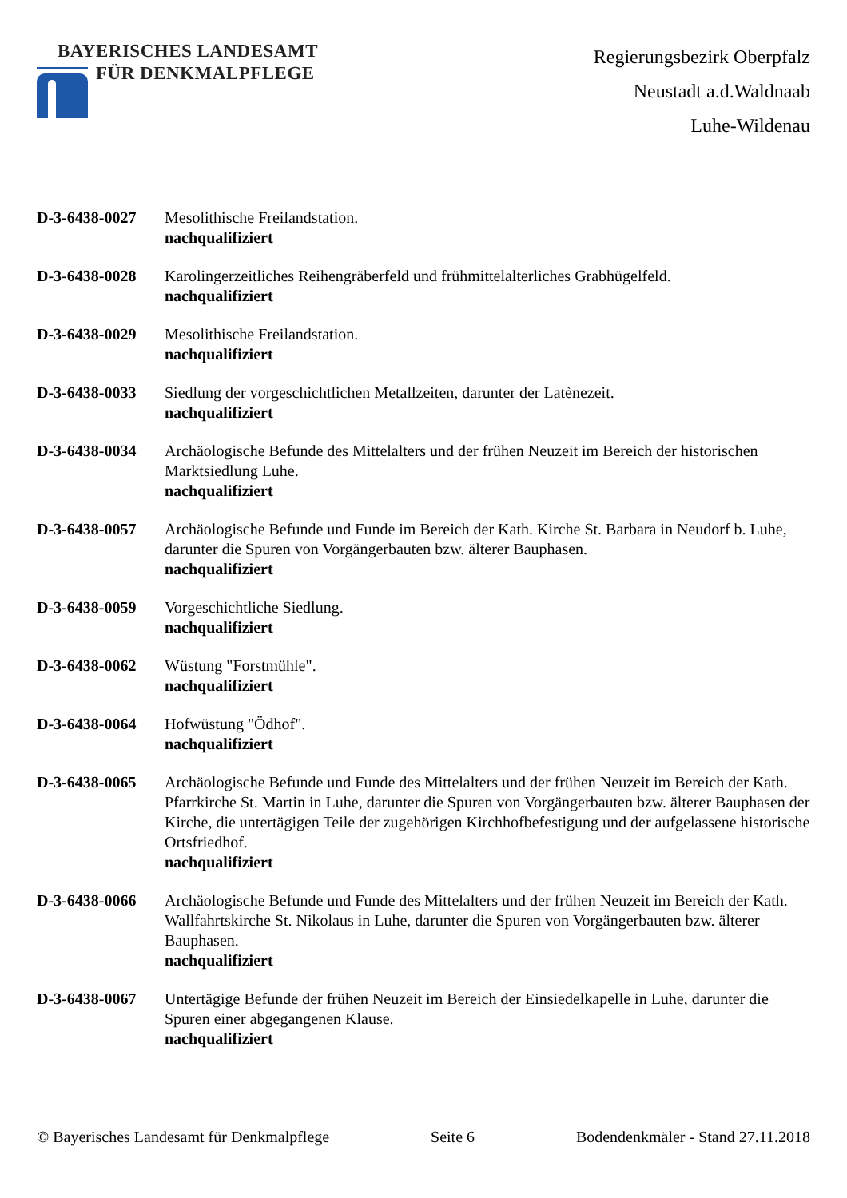BAYERISCHES LANDESAMT
FÜR DENKMALPFLEGE
Regierungsbezirk Oberpfalz
Neustadt a.d.Waldnaab
Luhe-Wildenau
D-3-6438-0027 Mesolithische Freilandstation.
nachqualifiziert
D-3-6438-0028 Karolingerzeitliches Reihengräberfeld und frühmittelalterliches Grabhügelfeld.
nachqualifiziert
D-3-6438-0029 Mesolithische Freilandstation.
nachqualifiziert
D-3-6438-0033 Siedlung der vorgeschichtlichen Metallzeiten, darunter der Latènezeit.
nachqualifiziert
D-3-6438-0034 Archäologische Befunde des Mittelalters und der frühen Neuzeit im Bereich der historischen Marktsiedlung Luhe.
nachqualifiziert
D-3-6438-0057 Archäologische Befunde und Funde im Bereich der Kath. Kirche St. Barbara in Neudorf b. Luhe, darunter die Spuren von Vorgängerbauten bzw. älterer Bauphasen.
nachqualifiziert
D-3-6438-0059 Vorgeschichtliche Siedlung.
nachqualifiziert
D-3-6438-0062 Wüstung "Forstmühle".
nachqualifiziert
D-3-6438-0064 Hofwüstung "Ödhof".
nachqualifiziert
D-3-6438-0065 Archäologische Befunde und Funde des Mittelalters und der frühen Neuzeit im Bereich der Kath. Pfarrkirche St. Martin in Luhe, darunter die Spuren von Vorgängerbauten bzw. älterer Bauphasen der Kirche, die untertägigen Teile der zugehörigen Kirchhofbefestigung und der aufgelassene historische Ortsfriedhof.
nachqualifiziert
D-3-6438-0066 Archäologische Befunde und Funde des Mittelalters und der frühen Neuzeit im Bereich der Kath. Wallfahrtskirche St. Nikolaus in Luhe, darunter die Spuren von Vorgängerbauten bzw. älterer Bauphasen.
nachqualifiziert
D-3-6438-0067 Untertägige Befunde der frühen Neuzeit im Bereich der Einsiedelkapelle in Luhe, darunter die Spuren einer abgegangenen Klause.
nachqualifiziert
© Bayerisches Landesamt für Denkmalpflege Seite 6 Bodendenkmäler - Stand 27.11.2018